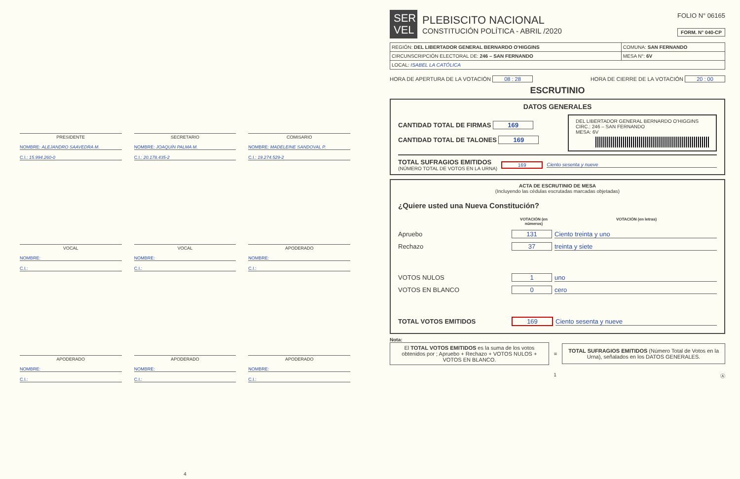PRESIDENTE
NOMBRE: ALEJANDRO SAAVEDRA M.
C.I.: 15.994.260-0
SECRETARIO
NOMBRE: JOAQUÍN PALMA M.
C.I.: 20.178.435-2
COMISARIO
NOMBRE: MADELEINE SANDOVAL P.
C.I.: 19.274.529-2
VOCAL
NOMBRE:
C.I.:
VOCAL
NOMBRE:
C.I.:
APODERADO
NOMBRE:
C.I.:
APODERADO
NOMBRE:
C.I.:
APODERADO
NOMBRE:
C.I.:
APODERADO
NOMBRE:
C.I.:
4
SER VEL
PLEBISCITO NACIONAL
CONSTITUCIÓN POLÍTICA - ABRIL /2020
FOLIO N° 06165
FORM. N° 040-CP
| REGIÓN: DEL LIBERTADOR GENERAL BERNARDO O'HIGGINS | COMUNA: SAN FERNANDO |
| CIRCUNSCRIPCIÓN ELECTORAL DE: 246 – SAN FERNANDO | MESA N°: 6V |
| LOCAL: ISABEL LA CATÓLICA | |
HORA DE APERTURA DE LA VOTACIÓN 08 : 28 HORA DE CIERRE DE LA VOTACIÓN 20 : 00
ESCRUTINIO
DATOS GENERALES
CANTIDAD TOTAL DE FIRMAS 169
CANTIDAD TOTAL DE TALONES 169
DEL LIBERTADOR GENERAL BERNARDO O'HIGGINS
CIRC.: 246 – SAN FERNANDO
MESA: 6V
TOTAL SUFRAGIOS EMITIDOS
(NÚMERO TOTAL DE VOTOS EN LA URNA)
169 Ciento sesenta y nueve
ACTA DE ESCRUTINIO DE MESA
(Incluyendo las cédulas escrutadas marcadas objetadas)
¿Quiere usted una Nueva Constitución?
VOTACIÓN (en números) VOTACIÓN (en letras)
Apruebo 131 Ciento treinta y uno
Rechazo 37 treinta y siete
VOTOS NULOS 1 uno
VOTOS EN BLANCO 0 cero
TOTAL VOTOS EMITIDOS 169 Ciento sesenta y nueve
Nota:
El TOTAL VOTOS EMITIDOS es la suma de los votos obtenidos por ; Apruebo + Rechazo + VOTOS NULOS + VOTOS EN BLANCO.
=
TOTAL SUFRAGIOS EMITIDOS (Número Total de Votos en la Urna), señalados en los DATOS GENERALES.
1 Ⓐ